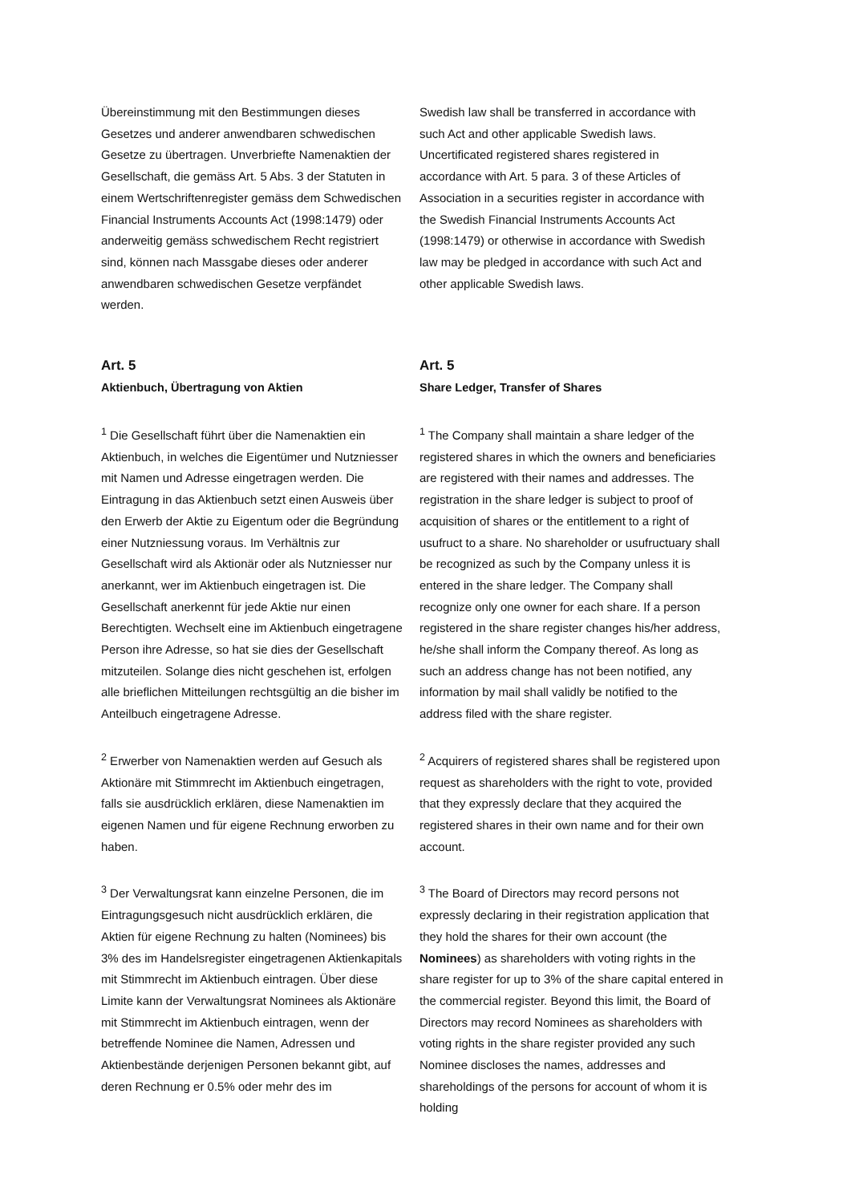Übereinstimmung mit den Bestimmungen dieses Gesetzes und anderer anwendbaren schwedischen Gesetze zu übertragen. Unverbriefte Namenaktien der Gesellschaft, die gemäss Art. 5 Abs. 3 der Statuten in einem Wertschriftenregister gemäss dem Schwedischen Financial Instruments Accounts Act (1998:1479) oder anderweitig gemäss schwedischem Recht registriert sind, können nach Massgabe dieses oder anderer anwendbaren schwedischen Gesetze verpfändet werden.
Swedish law shall be transferred in accordance with such Act and other applicable Swedish laws. Uncertificated registered shares registered in accordance with Art. 5 para. 3 of these Articles of Association in a securities register in accordance with the Swedish Financial Instruments Accounts Act (1998:1479) or otherwise in accordance with Swedish law may be pledged in accordance with such Act and other applicable Swedish laws.
Art. 5
Aktienbuch, Übertragung von Aktien
Art. 5
Share Ledger, Transfer of Shares
<sup>1</sup> Die Gesellschaft führt über die Namenaktien ein Aktienbuch, in welches die Eigentümer und Nutzniesser mit Namen und Adresse eingetragen werden. Die Eintragung in das Aktienbuch setzt einen Ausweis über den Erwerb der Aktie zu Eigentum oder die Begründung einer Nutzniessung voraus. Im Verhältnis zur Gesellschaft wird als Aktionär oder als Nutzniesser nur anerkannt, wer im Aktienbuch eingetragen ist. Die Gesellschaft anerkennt für jede Aktie nur einen Berechtigten. Wechselt eine im Aktienbuch eingetragene Person ihre Adresse, so hat sie dies der Gesellschaft mitzuteilen. Solange dies nicht geschehen ist, erfolgen alle brieflichen Mitteilungen rechtsgültig an die bisher im Anteilbuch eingetragene Adresse.
<sup>1</sup> The Company shall maintain a share ledger of the registered shares in which the owners and beneficiaries are registered with their names and addresses. The registration in the share ledger is subject to proof of acquisition of shares or the entitlement to a right of usufruct to a share. No shareholder or usufructuary shall be recognized as such by the Company unless it is entered in the share ledger. The Company shall recognize only one owner for each share. If a person registered in the share register changes his/her address, he/she shall inform the Company thereof. As long as such an address change has not been notified, any information by mail shall validly be notified to the address filed with the share register.
<sup>2</sup> Erwerber von Namenaktien werden auf Gesuch als Aktionäre mit Stimmrecht im Aktienbuch eingetragen, falls sie ausdrücklich erklären, diese Namenaktien im eigenen Namen und für eigene Rechnung erworben zu haben.
<sup>2</sup> Acquirers of registered shares shall be registered upon request as shareholders with the right to vote, provided that they expressly declare that they acquired the registered shares in their own name and for their own account.
<sup>3</sup> Der Verwaltungsrat kann einzelne Personen, die im Eintragungsgesuch nicht ausdrücklich erklären, die Aktien für eigene Rechnung zu halten (Nominees) bis 3% des im Handelsregister eingetragenen Aktienkapitals mit Stimmrecht im Aktienbuch eintragen. Über diese Limite kann der Verwaltungsrat Nominees als Aktionäre mit Stimmrecht im Aktienbuch eintragen, wenn der betreffende Nominee die Namen, Adressen und Aktienbestände derjenigen Personen bekannt gibt, auf deren Rechnung er 0.5% oder mehr des im
<sup>3</sup> The Board of Directors may record persons not expressly declaring in their registration application that they hold the shares for their own account (the Nominees) as shareholders with voting rights in the share register for up to 3% of the share capital entered in the commercial register. Beyond this limit, the Board of Directors may record Nominees as shareholders with voting rights in the share register provided any such Nominee discloses the names, addresses and shareholdings of the persons for account of whom it is holding